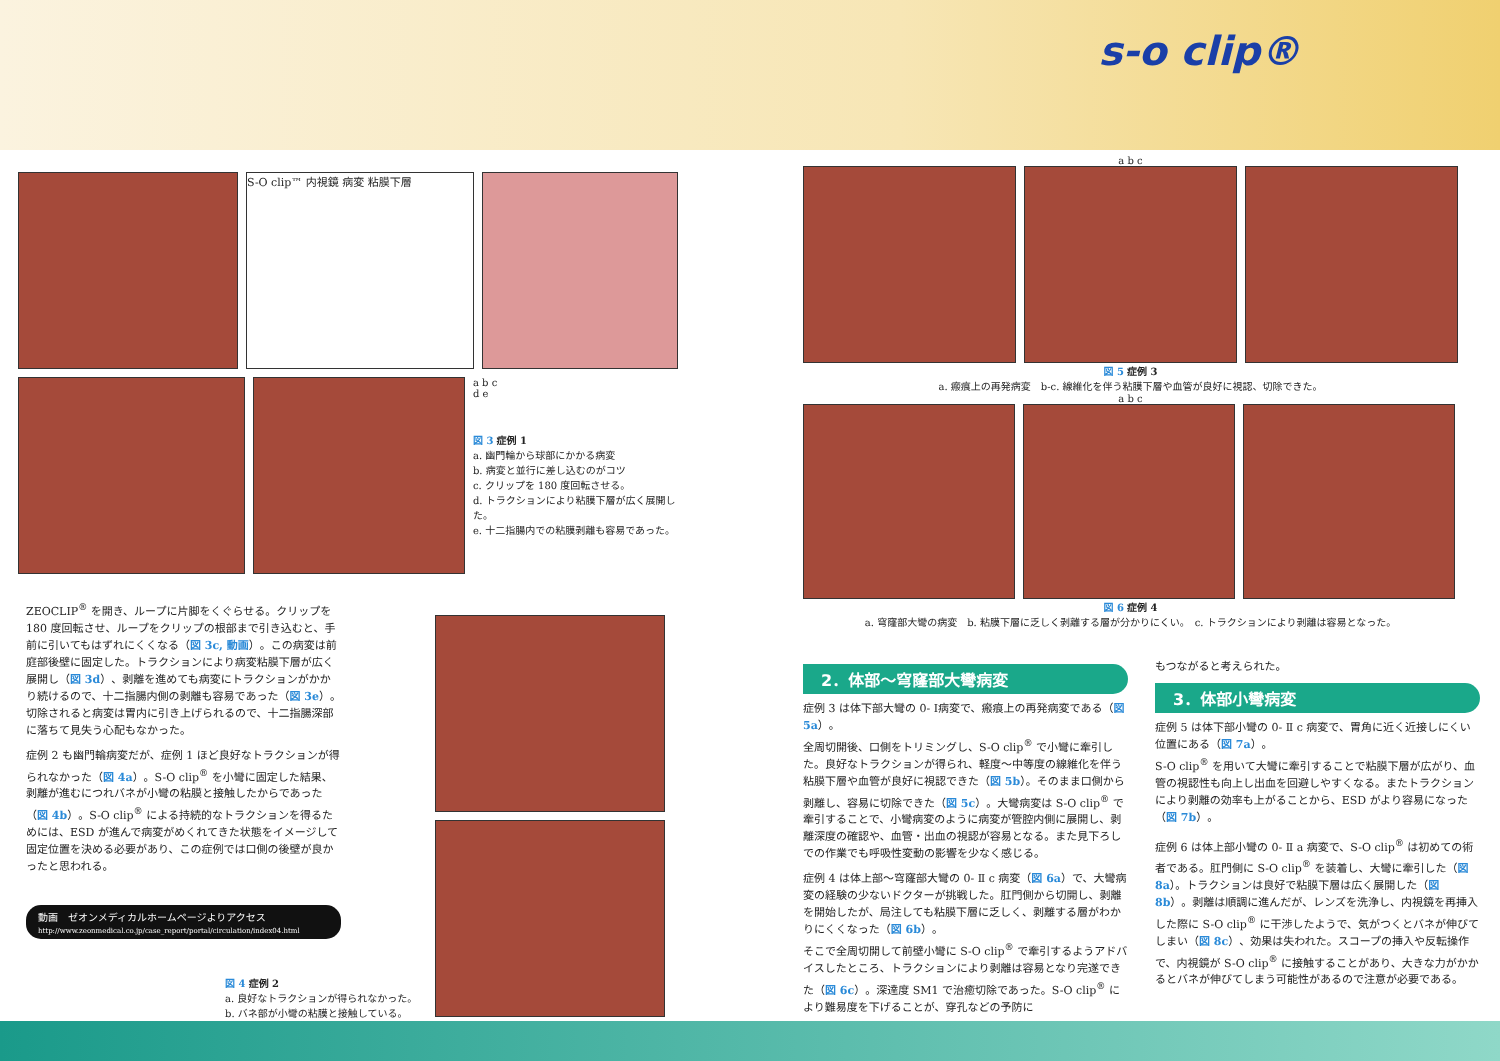s-o clip®
S-O clip™ 内視鏡 病変 粘膜下層
a b c
d e
図 3 症例 1
a. 幽門輪から球部にかかる病変
b. 病変と並行に差し込むのがコツ
c. クリップを 180 度回転させる。
d. トラクションにより粘膜下層が広く展開した。
e. 十二指腸内での粘膜剥離も容易であった。
ZEOCLIP<sup>®</sup> を開き、ループに片脚をくぐらせる。クリップを 180 度回転させ、ループをクリップの根部まで引き込むと、手前に引いてもはずれにくくなる（図 3c, 動画）。この病変は前庭部後壁に固定した。トラクションにより病変粘膜下層が広く展開し（図 3d）、剥離を進めても病変にトラクションがかかり続けるので、十二指腸内側の剥離も容易であった（図 3e）。切除されると病変は胃内に引き上げられるので、十二指腸深部に落ちて見失う心配もなかった。
症例 2 も幽門輪病変だが、症例 1 ほど良好なトラクションが得られなかった（図 4a）。S-O clip<sup>®</sup> を小彎に固定した結果、剥離が進むにつれバネが小彎の粘膜と接触したからであった（図 4b）。S-O clip<sup>®</sup> による持続的なトラクションを得るためには、ESD が進んで病変がめくれてきた状態をイメージして固定位置を決める必要があり、この症例では口側の後壁が良かったと思われる。
動画　ゼオンメディカルホームページよりアクセス
http://www.zeonmedical.co.jp/case_report/portal/circulation/index04.html
図 4 症例 2
a. 良好なトラクションが得られなかった。
b. バネ部が小彎の粘膜と接触している。
a b c
図 5 症例 3
a. 瘢痕上の再発病変　b-c. 線維化を伴う粘膜下層や血管が良好に視認、切除できた。
a b c
図 6 症例 4
a. 穹窿部大彎の病変　b. 粘膜下層に乏しく剥離する層が分かりにくい。　c. トラクションにより剥離は容易となった。
2．体部～穹窿部大彎病変
症例 3 は体下部大彎の 0- Ⅰ病変で、瘢痕上の再発病変である（図 5a）。
全周切開後、口側をトリミングし、S-O clip<sup>®</sup> で小彎に牽引した。良好なトラクションが得られ、軽度～中等度の線維化を伴う粘膜下層や血管が良好に視認できた（図 5b）。そのまま口側から剥離し、容易に切除できた（図 5c）。大彎病変は S-O clip<sup>®</sup> で牽引することで、小彎病変のように病変が管腔内側に展開し、剥離深度の確認や、血管・出血の視認が容易となる。また見下ろしでの作業でも呼吸性変動の影響を少なく感じる。
症例 4 は体上部～穹窿部大彎の 0- Ⅱ c 病変（図 6a）で、大彎病変の経験の少ないドクターが挑戦した。肛門側から切開し、剥離を開始したが、局注しても粘膜下層に乏しく、剥離する層がわかりにくくなった（図 6b）。
そこで全周切開して前壁小彎に S-O clip<sup>®</sup> で牽引するようアドバイスしたところ、トラクションにより剥離は容易となり完遂できた（図 6c）。深達度 SM1 で治癒切除であった。S-O clip<sup>®</sup> により難易度を下げることが、穿孔などの予防に
もつながると考えられた。
3．体部小彎病変
症例 5 は体下部小彎の 0- Ⅱ c 病変で、胃角に近く近接しにくい位置にある（図 7a）。
S-O clip<sup>®</sup> を用いて大彎に牽引することで粘膜下層が広がり、血管の視認性も向上し出血を回避しやすくなる。またトラクションにより剥離の効率も上がることから、ESD がより容易になった（図 7b）。
症例 6 は体上部小彎の 0- Ⅱ a 病変で、S-O clip<sup>®</sup> は初めての術者である。肛門側に S-O clip<sup>®</sup> を装着し、大彎に牽引した（図 8a）。トラクションは良好で粘膜下層は広く展開した（図 8b）。剥離は順調に進んだが、レンズを洗浄し、内視鏡を再挿入した際に S-O clip<sup>®</sup> に干渉したようで、気がつくとバネが伸びてしまい（図 8c）、効果は失われた。スコープの挿入や反転操作で、内視鏡が S-O clip<sup>®</sup> に接触することがあり、大きな力がかかるとバネが伸びてしまう可能性があるので注意が必要である。